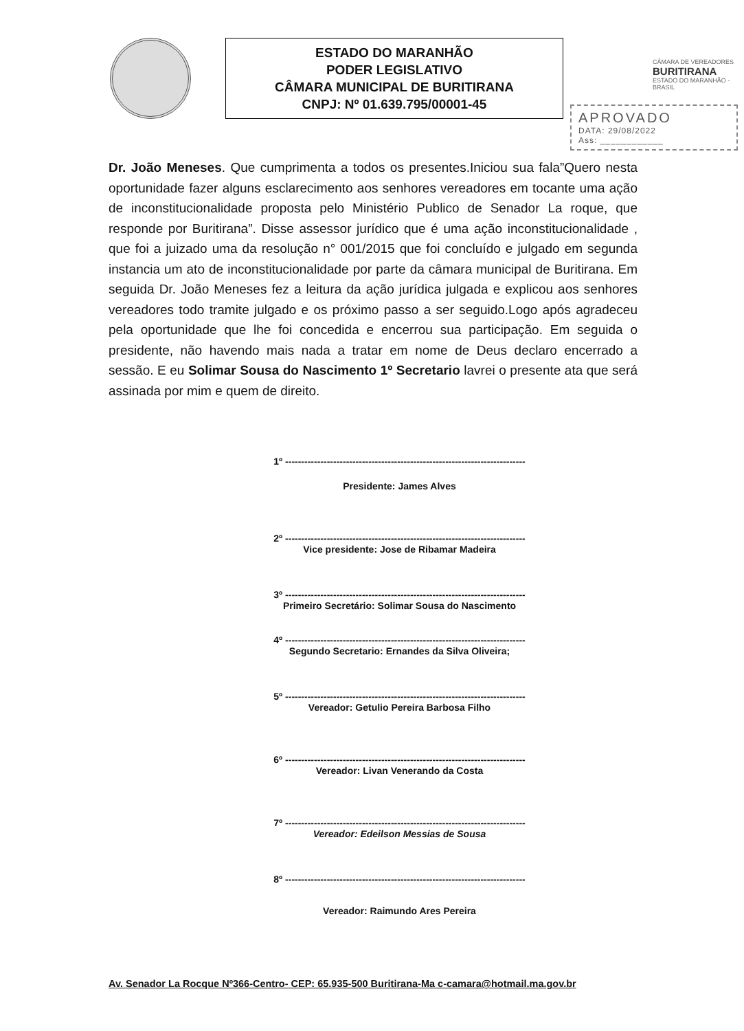ESTADO DO MARANHÃO
PODER LEGISLATIVO
CÂMARA MUNICIPAL DE BURITIRANA
CNPJ: Nº 01.639.795/00001-45
CÂMARA DE VEREADORES
BURITIRANA
ESTADO DO MARANHÃO - BRASIL
APROVADO
DATA: 29/08/2022
Ass: ____________
Dr. João Meneses. Que cumprimenta a todos os presentes.Iniciou sua fala”Quero nesta oportunidade fazer alguns esclarecimento aos senhores vereadores em tocante uma ação de inconstitucionalidade proposta pelo Ministério Publico de Senador La roque, que responde por Buritirana”. Disse assessor jurídico que é uma ação inconstitucionalidade , que foi a juizado uma da resolução n° 001/2015 que foi concluído e julgado em segunda instancia um ato de inconstitucionalidade por parte da câmara municipal de Buritirana. Em seguida Dr. João Meneses fez a leitura da ação jurídica julgada e explicou aos senhores vereadores todo tramite julgado e os próximo passo a ser seguido.Logo após agradeceu pela oportunidade que lhe foi concedida e encerrou sua participação. Em seguida o presidente, não havendo mais nada a tratar em nome de Deus declaro encerrado a sessão. E eu Solimar Sousa do Nascimento 1º Secretario lavrei o presente ata que será assinada por mim e quem de direito.
1º ---------------------------------------------------------------------------
Presidente: James Alves
2º ---------------------------------------------------------------------------
Vice presidente: Jose de Ribamar Madeira
3º ---------------------------------------------------------------------------
Primeiro Secretário: Solimar Sousa do Nascimento
4º ---------------------------------------------------------------------------
Segundo Secretario: Ernandes da Silva Oliveira;
5º ---------------------------------------------------------------------------
Vereador: Getulio Pereira Barbosa Filho
6º ---------------------------------------------------------------------------
Vereador: Livan Venerando da Costa
7º ---------------------------------------------------------------------------
Vereador: Edeilson Messias de Sousa
8º ---------------------------------------------------------------------------
Vereador: Raimundo Ares Pereira
Av. Senador La Rocque Nº366-Centro- CEP: 65.935-500 Buritirana-Ma c-camara@hotmail.ma.gov.br